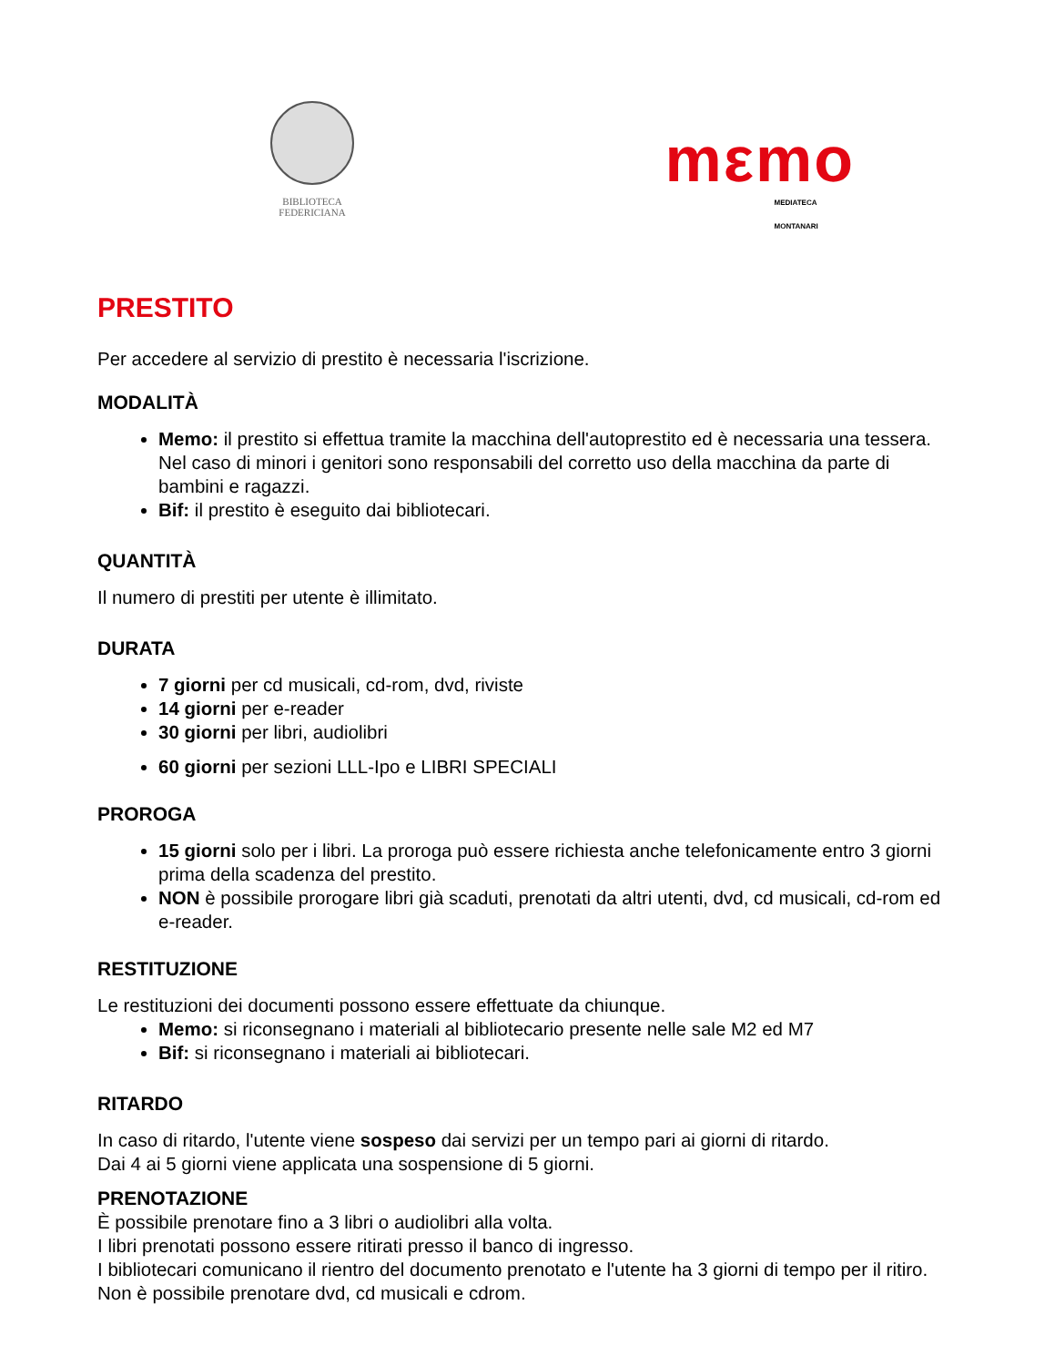BIBLIOTECA
FEDERICIANA
mεmo MEDIATECA MONTANARI
PRESTITO
Per accedere al servizio di prestito è necessaria l'iscrizione.
MODALITÀ
Memo: il prestito si effettua tramite la macchina dell'autoprestito ed è necessaria una tessera. Nel caso di minori i genitori sono responsabili del corretto uso della macchina da parte di bambini e ragazzi.
Bif: il prestito è eseguito dai bibliotecari.
QUANTITÀ
Il numero di prestiti per utente è illimitato.
DURATA
7 giorni per cd musicali, cd-rom, dvd, riviste
14 giorni per e-reader
30 giorni per libri, audiolibri
60 giorni per sezioni LLL-Ipo e LIBRI SPECIALI
PROROGA
15 giorni solo per i libri. La proroga può essere richiesta anche telefonicamente entro 3 giorni prima della scadenza del prestito.
NON è possibile prorogare libri già scaduti, prenotati da altri utenti, dvd, cd musicali, cd-rom ed e-reader.
RESTITUZIONE
Le restituzioni dei documenti possono essere effettuate da chiunque.
Memo: si riconsegnano i materiali al bibliotecario presente nelle sale M2 ed M7
Bif: si riconsegnano i materiali ai bibliotecari.
RITARDO
In caso di ritardo, l'utente viene sospeso dai servizi per un tempo pari ai giorni di ritardo.
Dai 4 ai 5 giorni viene applicata una sospensione di 5 giorni.
PRENOTAZIONE
È possibile prenotare fino a 3 libri o audiolibri alla volta.
I libri prenotati possono essere ritirati presso il banco di ingresso.
I bibliotecari comunicano il rientro del documento prenotato e l'utente ha 3 giorni di tempo per il ritiro. Non è possibile prenotare dvd, cd musicali e cdrom.